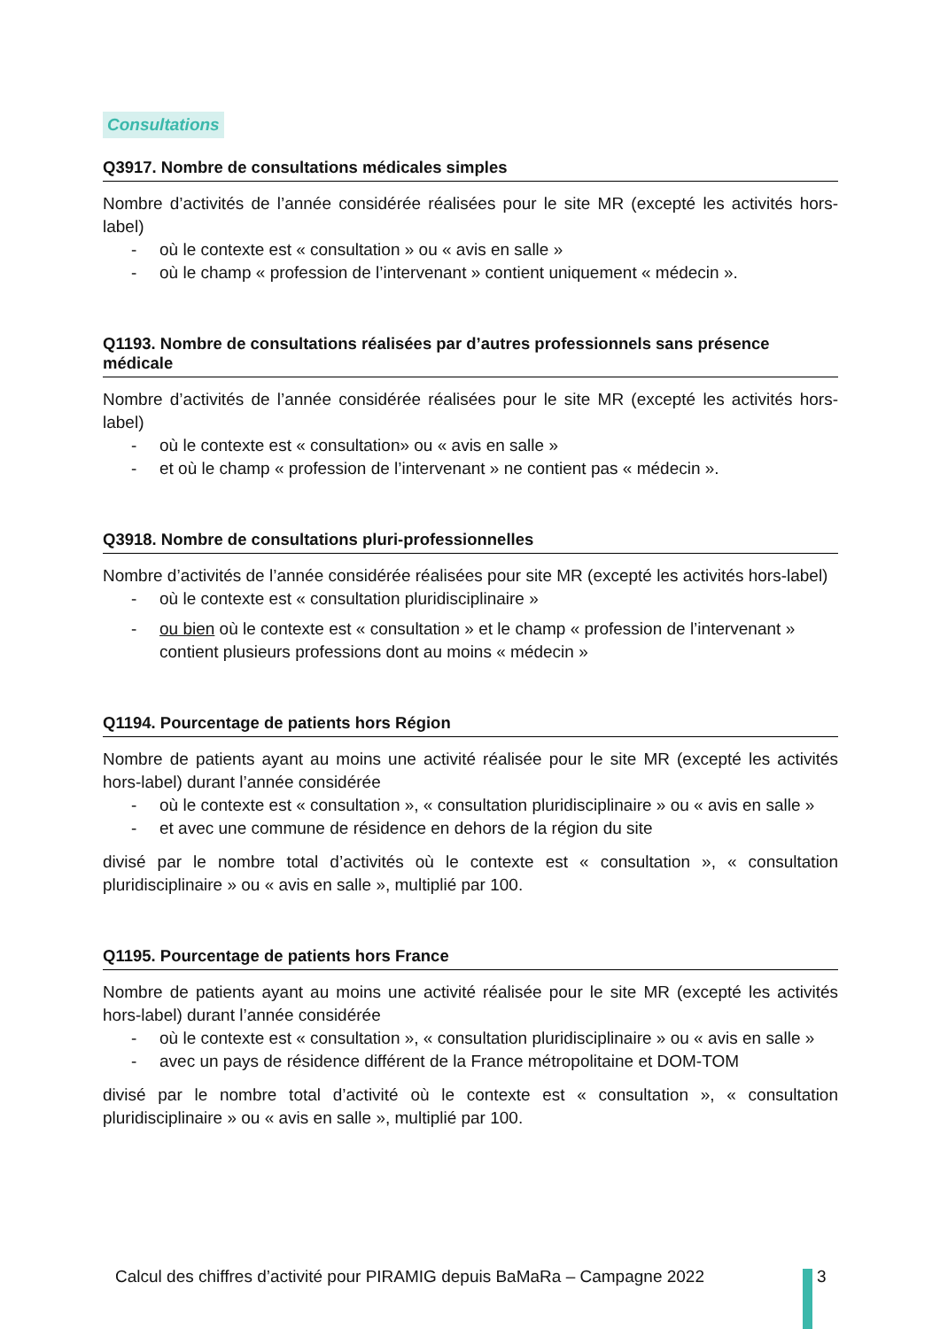Consultations
Q3917. Nombre de consultations médicales simples
Nombre d’activités de l’année considérée réalisées pour le site MR (excepté les activités hors-label)
- où le contexte est « consultation » ou « avis en salle »
- où le champ « profession de l’intervenant » contient uniquement « médecin ».
Q1193. Nombre de consultations réalisées par d’autres professionnels sans présence médicale
Nombre d’activités de l’année considérée réalisées pour le site MR (excepté les activités hors-label)
- où le contexte est « consultation» ou « avis en salle »
- et où le champ « profession de l’intervenant » ne contient pas « médecin ».
Q3918. Nombre de consultations pluri-professionnelles
Nombre d’activités de l’année considérée réalisées pour site MR (excepté les activités hors-label)
- où le contexte est « consultation pluridisciplinaire »
- ou bien où le contexte est « consultation » et le champ « profession de l’intervenant » contient plusieurs professions dont au moins « médecin »
Q1194. Pourcentage de patients hors Région
Nombre de patients ayant au moins une activité réalisée pour le site MR (excepté les activités hors-label) durant l’année considérée
- où le contexte est « consultation », « consultation pluridisciplinaire » ou « avis en salle »
- et avec une commune de résidence en dehors de la région du site
divisé par le nombre total d’activités où le contexte est « consultation », « consultation pluridisciplinaire » ou « avis en salle », multiplié par 100.
Q1195. Pourcentage de patients hors France
Nombre de patients ayant au moins une activité réalisée pour le site MR (excepté les activités hors-label) durant l’année considérée
- où le contexte est « consultation », « consultation pluridisciplinaire » ou « avis en salle »
- avec un pays de résidence différent de la France métropolitaine et DOM-TOM
divisé par le nombre total d’activité où le contexte est « consultation », « consultation pluridisciplinaire » ou « avis en salle », multiplié par 100.
Calcul des chiffres d’activité pour PIRAMIG depuis BaMaRa – Campagne 2022
3